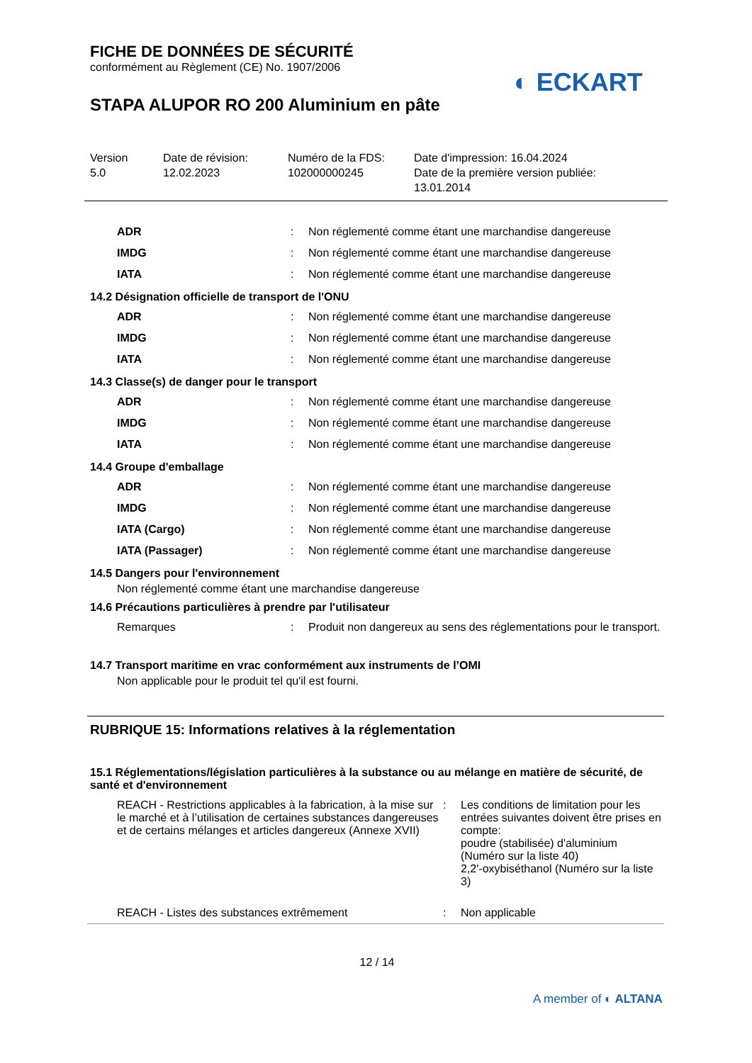FICHE DE DONNÉES DE SÉCURITÉ
conformément au Règlement (CE) No. 1907/2006
STAPA ALUPOR RO 200 Aluminium en pâte
◐ ECKART
Version
5.0
Date de révision:
12.02.2023
Numéro de la FDS:
102000000245
Date d'impression: 16.04.2024
Date de la première version publiée:
13.01.2014
| ADR | : | Non réglementé comme étant une marchandise dangereuse |
| IMDG | : | Non réglementé comme étant une marchandise dangereuse |
| IATA | : | Non réglementé comme étant une marchandise dangereuse |
14.2 Désignation officielle de transport de l'ONU
| ADR | : | Non réglementé comme étant une marchandise dangereuse |
| IMDG | : | Non réglementé comme étant une marchandise dangereuse |
| IATA | : | Non réglementé comme étant une marchandise dangereuse |
14.3 Classe(s) de danger pour le transport
| ADR | : | Non réglementé comme étant une marchandise dangereuse |
| IMDG | : | Non réglementé comme étant une marchandise dangereuse |
| IATA | : | Non réglementé comme étant une marchandise dangereuse |
14.4 Groupe d'emballage
| ADR | : | Non réglementé comme étant une marchandise dangereuse |
| IMDG | : | Non réglementé comme étant une marchandise dangereuse |
| IATA (Cargo) | : | Non réglementé comme étant une marchandise dangereuse |
| IATA (Passager) | : | Non réglementé comme étant une marchandise dangereuse |
14.5 Dangers pour l'environnement
Non réglementé comme étant une marchandise dangereuse
14.6 Précautions particulières à prendre par l'utilisateur
| Remarques | : | Produit non dangereux au sens des réglementations pour le transport. |
14.7 Transport maritime en vrac conformément aux instruments de l’OMI
Non applicable pour le produit tel qu'il est fourni.
RUBRIQUE 15: Informations relatives à la réglementation
15.1 Réglementations/législation particulières à la substance ou au mélange en matière de sécurité, de santé et d'environnement
| REACH - Restrictions applicables à la fabrication, à la mise sur le marché et à l’utilisation de certaines substances dangereuses et de certains mélanges et articles dangereux (Annexe XVII) | : | Les conditions de limitation pour les entrées suivantes doivent être prises en compte: poudre (stabilisée) d'aluminium (Numéro sur la liste 40) 2,2'-oxybiséthanol (Numéro sur la liste 3) |
| REACH - Listes des substances extrêmement | : | Non applicable |
12 / 14
A member of ◐ ALTANA